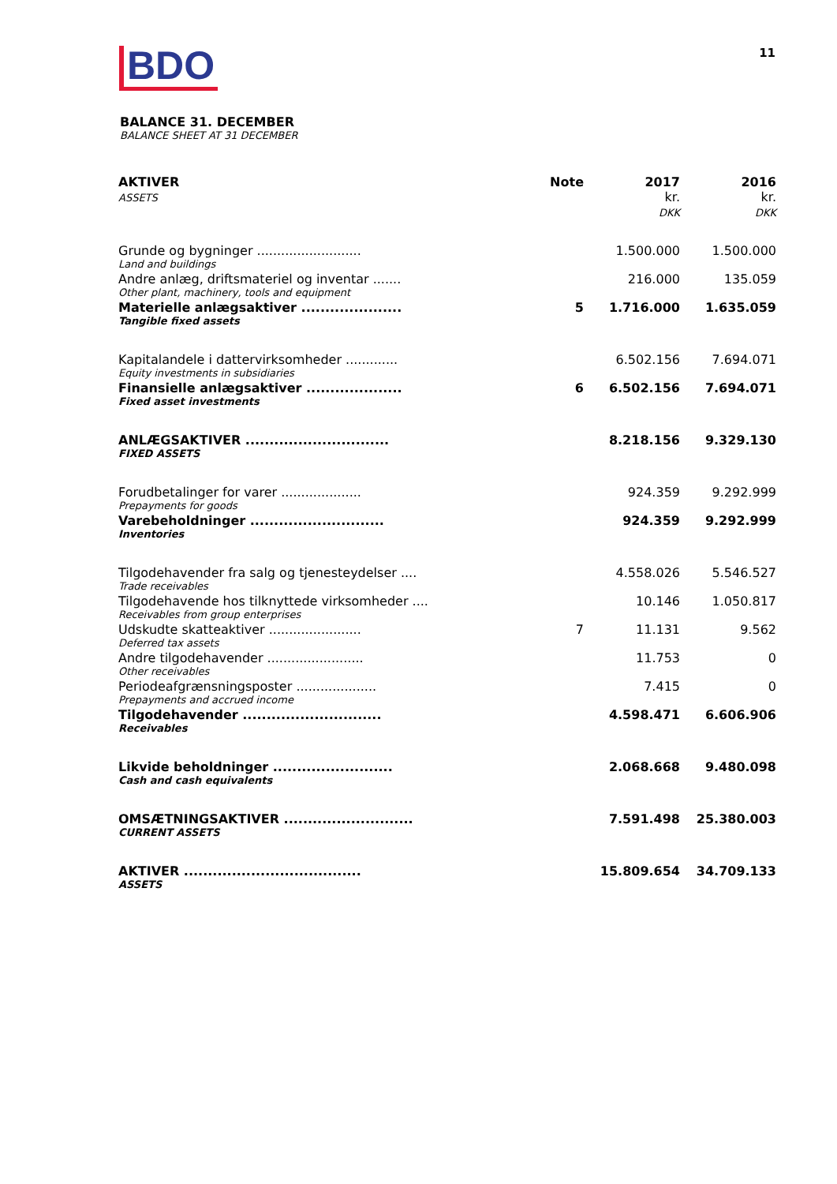BDO
11
BALANCE 31. DECEMBER
BALANCE SHEET AT 31 DECEMBER
| AKTIVER ASSETS | Note | 2017 kr. DKK | 2016 kr. DKK |
| --- | --- | --- | --- |
| Grunde og bygninger .......................... | | 1.500.000 | 1.500.000 |
| Land and buildings | | | |
| Andre anlæg, driftsmateriel og inventar ....... | | 216.000 | 135.059 |
| Other plant, machinery, tools and equipment | | | |
| Materielle anlægsaktiver ..................... | 5 | 1.716.000 | 1.635.059 |
| Tangible fixed assets | | | |
| Kapitalandele i dattervirksomheder ............. | | 6.502.156 | 7.694.071 |
| Equity investments in subsidiaries | | | |
| Finansielle anlægsaktiver .................... | 6 | 6.502.156 | 7.694.071 |
| Fixed asset investments | | | |
| ANLÆGSAKTIVER .............................. | | 8.218.156 | 9.329.130 |
| FIXED ASSETS | | | |
| Forudbetalinger for varer .................... | | 924.359 | 9.292.999 |
| Prepayments for goods | | | |
| Varebeholdninger ............................ | | 924.359 | 9.292.999 |
| Inventories | | | |
| Tilgodehavender fra salg og tjenesteydelser .... | | 4.558.026 | 5.546.527 |
| Trade receivables | | | |
| Tilgodehavende hos tilknyttede virksomheder .... | | 10.146 | 1.050.817 |
| Receivables from group enterprises | | | |
| Udskudte skatteaktiver ....................... | 7 | 11.131 | 9.562 |
| Deferred tax assets | | | |
| Andre tilgodehavender ........................ | | 11.753 | 0 |
| Other receivables | | | |
| Periodeafgrænsningsposter .................... | | 7.415 | 0 |
| Prepayments and accrued income | | | |
| Tilgodehavender ............................. | | 4.598.471 | 6.606.906 |
| Receivables | | | |
| Likvide beholdninger ......................... | | 2.068.668 | 9.480.098 |
| Cash and cash equivalents | | | |
| OMSÆTNINGSAKTIVER ........................... | | 7.591.498 | 25.380.003 |
| CURRENT ASSETS | | | |
| AKTIVER ..................................... | | 15.809.654 | 34.709.133 |
| ASSETS | | | |